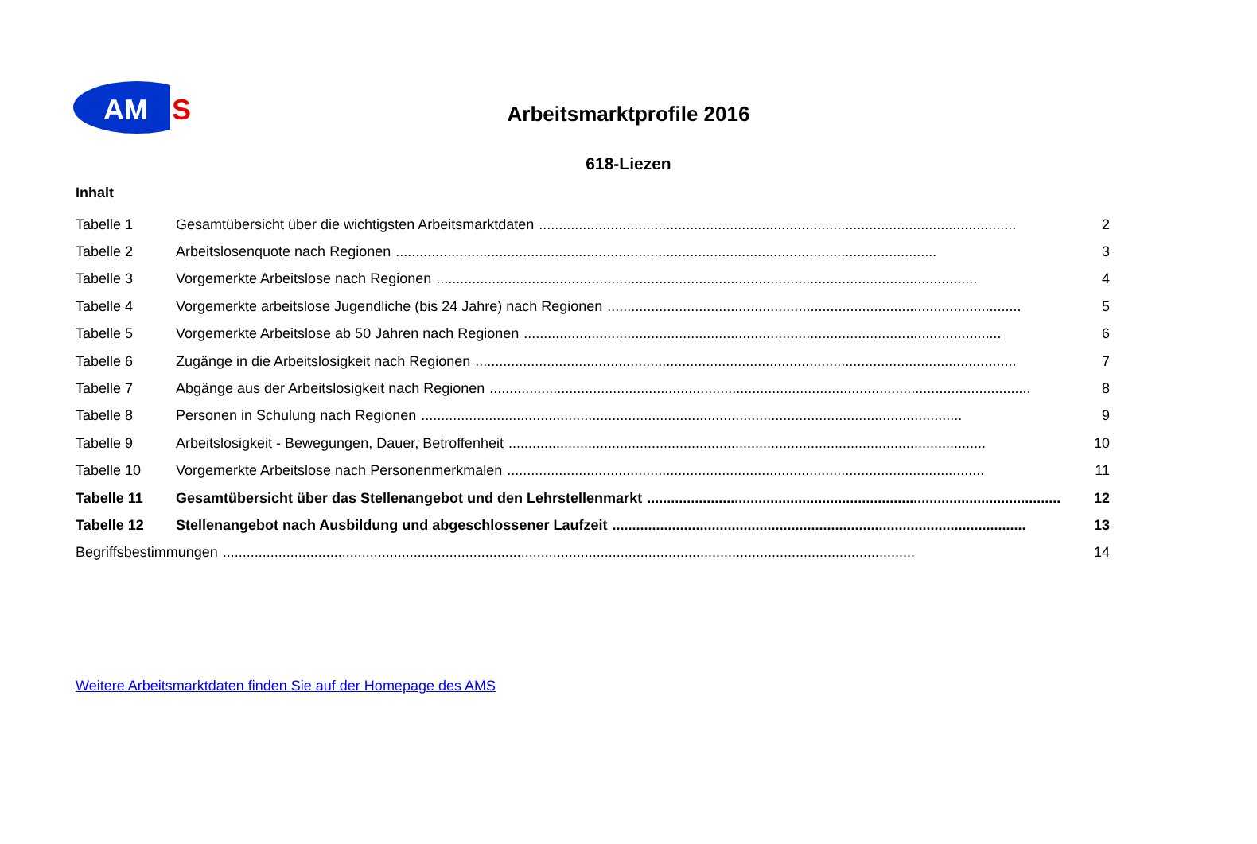AM
S
Arbeitsmarktprofile 2016
618-Liezen
Inhalt
Tabelle 1 Gesamtübersicht über die wichtigsten Arbeitsmarktdaten........................................................................................................................ 2
Tabelle 2 Arbeitslosenquote nach Regionen........................................................................................................................................ 3
Tabelle 3 Vorgemerkte Arbeitslose nach Regionen........................................................................................................................................ 4
Tabelle 4 Vorgemerkte arbeitslose Jugendliche (bis 24 Jahre) nach Regionen........................................................................................................ 5
Tabelle 5 Vorgemerkte Arbeitslose ab 50 Jahren nach Regionen........................................................................................................................ 6
Tabelle 6 Zugänge in die Arbeitslosigkeit nach Regionen........................................................................................................................................ 7
Tabelle 7 Abgänge aus der Arbeitslosigkeit nach Regionen........................................................................................................................................ 8
Tabelle 8 Personen in Schulung nach Regionen........................................................................................................................................ 9
Tabelle 9 Arbeitslosigkeit - Bewegungen, Dauer, Betroffenheit........................................................................................................................ 10
Tabelle 10 Vorgemerkte Arbeitslose nach Personenmerkmalen........................................................................................................................ 11
Tabelle 11 Gesamtübersicht über das Stellenangebot und den Lehrstellenmarkt........................................................................................................ 12
Tabelle 12 Stellenangebot nach Ausbildung und abgeschlossener Laufzeit........................................................................................................ 13
Begriffsbestimmungen.............................................................................................................................................................................. 14
Weitere Arbeitsmarktdaten finden Sie auf der Homepage des AMS